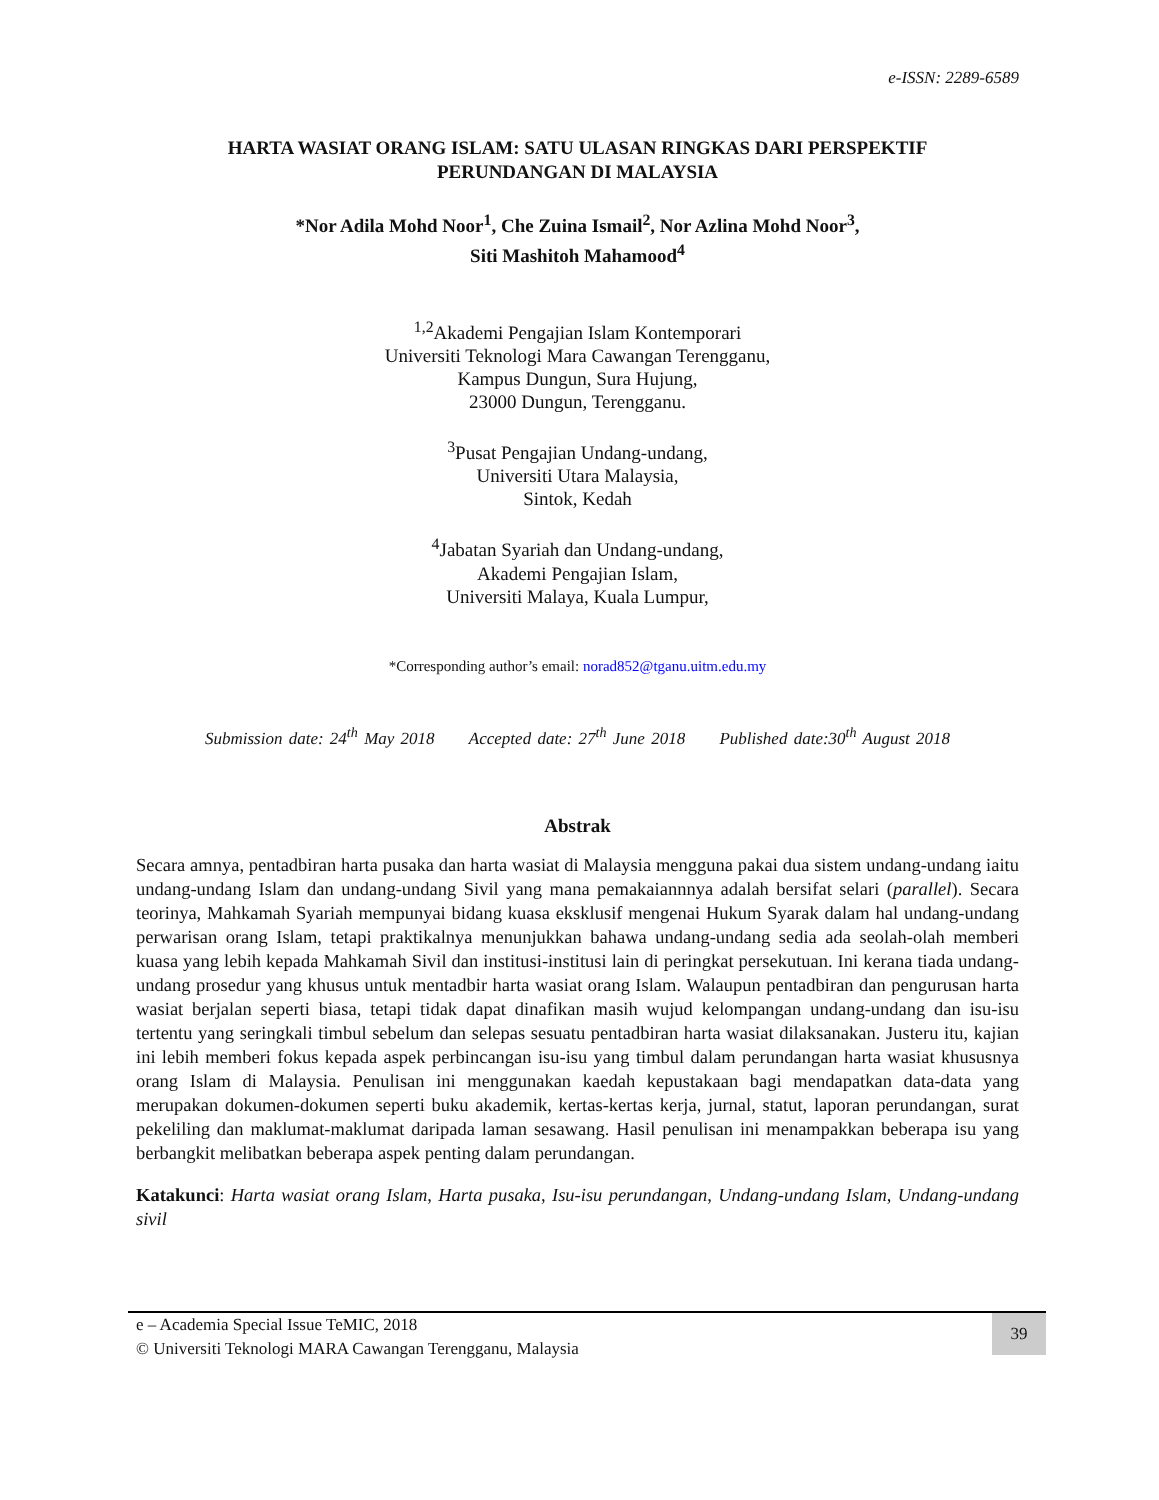e-ISSN: 2289-6589
HARTA WASIAT ORANG ISLAM: SATU ULASAN RINGKAS DARI PERSPEKTIF
PERUNDANGAN DI MALAYSIA
*Nor Adila Mohd Noor<sup>1</sup>, Che Zuina Ismail<sup>2</sup>, Nor Azlina Mohd Noor<sup>3</sup>,
Siti Mashitoh Mahamood<sup>4</sup>
<sup>1,2</sup>Akademi Pengajian Islam Kontemporari
Universiti Teknologi Mara Cawangan Terengganu,
Kampus Dungun, Sura Hujung,
23000 Dungun, Terengganu.
<sup>3</sup> Pusat Pengajian Undang-undang,
Universiti Utara Malaysia,
Sintok, Kedah
<sup>4</sup> Jabatan Syariah dan Undang-undang,
Akademi Pengajian Islam,
Universiti Malaya, Kuala Lumpur,
*Corresponding author’s email: norad852@tganu.uitm.edu.my
Submission date: 24<sup>th</sup> May 2018 Accepted date: 27<sup>th</sup> June 2018 Published date:30<sup>th</sup> August 2018
Abstrak
Secara amnya, pentadbiran harta pusaka dan harta wasiat di Malaysia mengguna pakai dua sistem undang-undang iaitu undang-undang Islam dan undang-undang Sivil yang mana pemakaiannnya adalah bersifat selari (parallel). Secara teorinya, Mahkamah Syariah mempunyai bidang kuasa eksklusif mengenai Hukum Syarak dalam hal undang-undang perwarisan orang Islam, tetapi praktikalnya menunjukkan bahawa undang-undang sedia ada seolah-olah memberi kuasa yang lebih kepada Mahkamah Sivil dan institusi-institusi lain di peringkat persekutuan. Ini kerana tiada undang-undang prosedur yang khusus untuk mentadbir harta wasiat orang Islam. Walaupun pentadbiran dan pengurusan harta wasiat berjalan seperti biasa, tetapi tidak dapat dinafikan masih wujud kelompangan undang-undang dan isu-isu tertentu yang seringkali timbul sebelum dan selepas sesuatu pentadbiran harta wasiat dilaksanakan. Justeru itu, kajian ini lebih memberi fokus kepada aspek perbincangan isu-isu yang timbul dalam perundangan harta wasiat khususnya orang Islam di Malaysia. Penulisan ini menggunakan kaedah kepustakaan bagi mendapatkan data-data yang merupakan dokumen-dokumen seperti buku akademik, kertas-kertas kerja, jurnal, statut, laporan perundangan, surat pekeliling dan maklumat-maklumat daripada laman sesawang. Hasil penulisan ini menampakkan beberapa isu yang berbangkit melibatkan beberapa aspek penting dalam perundangan.
Katakunci: Harta wasiat orang Islam, Harta pusaka, Isu-isu perundangan, Undang-undang Islam, Undang-undang sivil
e – Academia Special Issue TeMIC, 2018
© Universiti Teknologi MARA Cawangan Terengganu, Malaysia
39